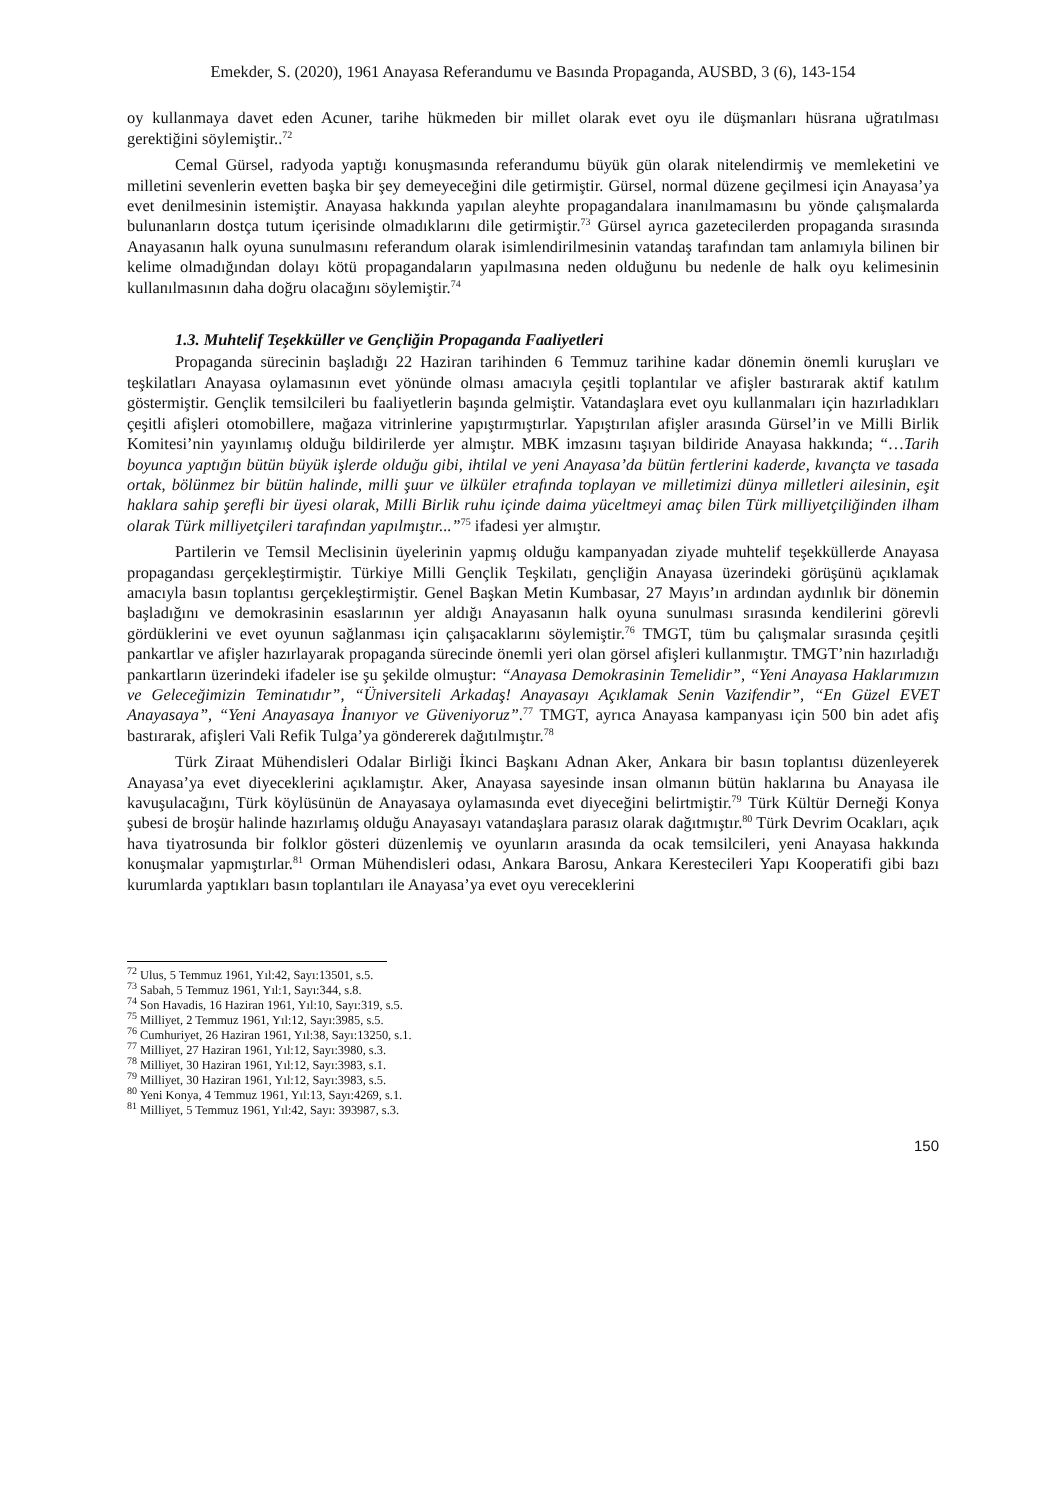Emekder, S. (2020), 1961 Anayasa Referandumu ve Basında Propaganda, AUSBD, 3 (6), 143-154
oy kullanmaya davet eden Acuner, tarihe hükmeden bir millet olarak evet oyu ile düşmanları hüsrana uğratılması gerektiğini söylemiştir..<sup>72</sup>
Cemal Gürsel, radyoda yaptığı konuşmasında referandumu büyük gün olarak nitelendirmiş ve memleketini ve milletini sevenlerin evetten başka bir şey demeyeceğini dile getirmiştir. Gürsel, normal düzene geçilmesi için Anayasa’ya evet denilmesinin istemiştir. Anayasa hakkında yapılan aleyhte propagandalara inanılmamasını bu yönde çalışmalarda bulunanların dostça tutum içerisinde olmadıklarını dile getirmiştir.<sup>73</sup> Gürsel ayrıca gazetecilerden propaganda sırasında Anayasanın halk oyuna sunulmasını referandum olarak isimlendirilmesinin vatandaş tarafından tam anlamıyla bilinen bir kelime olmadığından dolayı kötü propagandaların yapılmasına neden olduğunu bu nedenle de halk oyu kelimesinin kullanılmasının daha doğru olacağını söylemiştir.<sup>74</sup>
1.3. Muhtelif Teşekküller ve Gençliğin Propaganda Faaliyetleri
Propaganda sürecinin başladığı 22 Haziran tarihinden 6 Temmuz tarihine kadar dönemin önemli kuruşları ve teşkilatları Anayasa oylamasının evet yönünde olması amacıyla çeşitli toplantılar ve afişler bastırarak aktif katılım göstermiştir. Gençlik temsilcileri bu faaliyetlerin başında gelmiştir. Vatandaşlara evet oyu kullanmaları için hazırladıkları çeşitli afişleri otomobillere, mağaza vitrinlerine yapıştırmıştırlar. Yapıştırılan afişler arasında Gürsel’in ve Milli Birlik Komitesi’nin yayınlamış olduğu bildirilerde yer almıştır. MBK imzasını taşıyan bildiride Anayasa hakkında; “…Tarih boyunca yaptığın bütün büyük işlerde olduğu gibi, ihtilal ve yeni Anayasa’da bütün fertlerini kaderde, kıvançta ve tasada ortak, bölünmez bir bütün halinde, milli şuur ve ülküler etrafında toplayan ve milletimizi dünya milletleri ailesinin, eşit haklara sahip şerefli bir üyesi olarak, Milli Birlik ruhu içinde daima yüceltmeyi amaç bilen Türk milliyetçiliğinden ilham olarak Türk milliyetçileri tarafından yapılmıştır...”<sup>75</sup> ifadesi yer almıştır.
Partilerin ve Temsil Meclisinin üyelerinin yapmış olduğu kampanyadan ziyade muhtelif teşekküllerde Anayasa propagandası gerçekleştirmiştir. Türkiye Milli Gençlik Teşkilatı, gençliğin Anayasa üzerindeki görüşünü açıklamak amacıyla basın toplantısı gerçekleştirmiştir. Genel Başkan Metin Kumbasar, 27 Mayıs’ın ardından aydınlık bir dönemin başladığını ve demokrasinin esaslarının yer aldığı Anayasanın halk oyuna sunulması sırasında kendilerini görevli gördüklerini ve evet oyunun sağlanması için çalışacaklarını söylemiştir.<sup>76</sup> TMGT, tüm bu çalışmalar sırasında çeşitli pankartlar ve afişler hazırlayarak propaganda sürecinde önemli yeri olan görsel afişleri kullanmıştır. TMGT’nin hazırladığı pankartların üzerindeki ifadeler ise şu şekilde olmuştur: “Anayasa Demokrasinin Temelidir”, “Yeni Anayasa Haklarımızın ve Geleceğimizin Teminatıdır”, “Üniversiteli Arkadaş! Anayasayı Açıklamak Senin Vazifendir”, “En Güzel EVET Anayasaya”, “Yeni Anayasaya İnanıyor ve Güveniyoruz”.<sup>77</sup> TMGT, ayrıca Anayasa kampanyası için 500 bin adet afiş bastırarak, afişleri Vali Refik Tulga’ya göndererek dağıtılmıştır.<sup>78</sup>
Türk Ziraat Mühendisleri Odalar Birliği İkinci Başkanı Adnan Aker, Ankara bir basın toplantısı düzenleyerek Anayasa’ya evet diyeceklerini açıklamıştır. Aker, Anayasa sayesinde insan olmanın bütün haklarına bu Anayasa ile kavuşulacağını, Türk köylüsünün de Anayasaya oylamasında evet diyeceğini belirtmiştir.<sup>79</sup> Türk Kültür Derneği Konya şubesi de broşür halinde hazırlamış olduğu Anayasayı vatandaşlara parasız olarak dağıtmıştır.<sup>80</sup> Türk Devrim Ocakları, açık hava tiyatrosunda bir folklor gösteri düzenlemiş ve oyunların arasında da ocak temsilcileri, yeni Anayasa hakkında konuşmalar yapmıştırlar.<sup>81</sup> Orman Mühendisleri odası, Ankara Barosu, Ankara Kerestecileri Yapı Kooperatifi gibi bazı kurumlarda yaptıkları basın toplantıları ile Anayasa’ya evet oyu vereceklerini
<sup>72</sup> Ulus, 5 Temmuz 1961, Yıl:42, Sayı:13501, s.5.
<sup>73</sup> Sabah, 5 Temmuz 1961, Yıl:1, Sayı:344, s.8.
<sup>74</sup> Son Havadis, 16 Haziran 1961, Yıl:10, Sayı:319, s.5.
<sup>75</sup> Milliyet, 2 Temmuz 1961, Yıl:12, Sayı:3985, s.5.
<sup>76</sup> Cumhuriyet, 26 Haziran 1961, Yıl:38, Sayı:13250, s.1.
<sup>77</sup> Milliyet, 27 Haziran 1961, Yıl:12, Sayı:3980, s.3.
<sup>78</sup> Milliyet, 30 Haziran 1961, Yıl:12, Sayı:3983, s.1.
<sup>79</sup> Milliyet, 30 Haziran 1961, Yıl:12, Sayı:3983, s.5.
<sup>80</sup> Yeni Konya, 4 Temmuz 1961, Yıl:13, Sayı:4269, s.1.
<sup>81</sup> Milliyet, 5 Temmuz 1961, Yıl:42, Sayı: 393987, s.3.
150